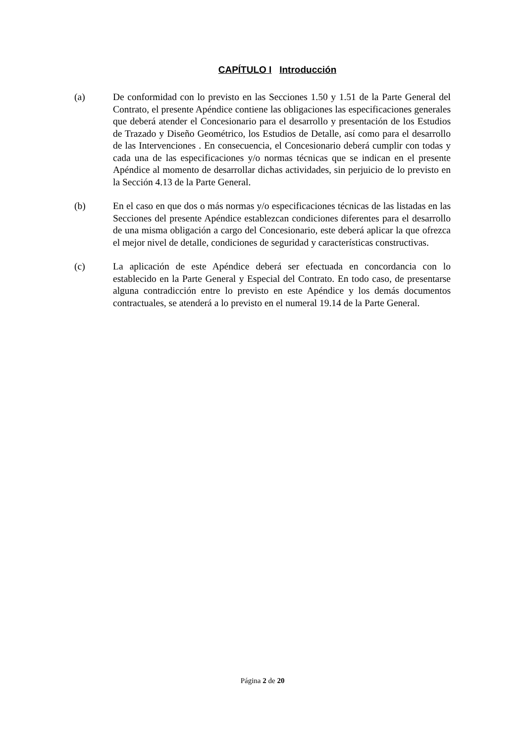CAPÍTULO I Introducción
(a) De conformidad con lo previsto en las Secciones 1.50 y 1.51 de la Parte General del Contrato, el presente Apéndice contiene las obligaciones las especificaciones generales que deberá atender el Concesionario para el desarrollo y presentación de los Estudios de Trazado y Diseño Geométrico, los Estudios de Detalle, así como para el desarrollo de las Intervenciones . En consecuencia, el Concesionario deberá cumplir con todas y cada una de las especificaciones y/o normas técnicas que se indican en el presente Apéndice al momento de desarrollar dichas actividades, sin perjuicio de lo previsto en la Sección 4.13 de la Parte General.
(b) En el caso en que dos o más normas y/o especificaciones técnicas de las listadas en las Secciones del presente Apéndice establezcan condiciones diferentes para el desarrollo de una misma obligación a cargo del Concesionario, este deberá aplicar la que ofrezca el mejor nivel de detalle, condiciones de seguridad y características constructivas.
(c) La aplicación de este Apéndice deberá ser efectuada en concordancia con lo establecido en la Parte General y Especial del Contrato. En todo caso, de presentarse alguna contradicción entre lo previsto en este Apéndice y los demás documentos contractuales, se atenderá a lo previsto en el numeral 19.14 de la Parte General.
Página 2 de 20